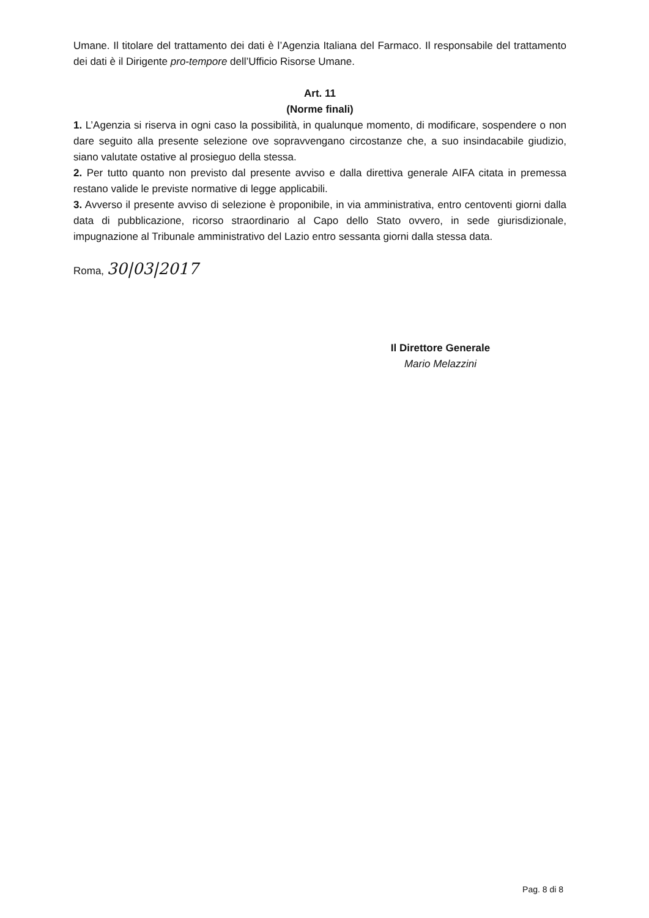Umane. Il titolare del trattamento dei dati è l’Agenzia Italiana del Farmaco. Il responsabile del trattamento dei dati è il Dirigente pro-tempore dell’Ufficio Risorse Umane.
Art. 11
(Norme finali)
1. L’Agenzia si riserva in ogni caso la possibilità, in qualunque momento, di modificare, sospendere o non dare seguito alla presente selezione ove sopravvengano circostanze che, a suo insindacabile giudizio, siano valutate ostative al prosieguo della stessa.
2. Per tutto quanto non previsto dal presente avviso e dalla direttiva generale AIFA citata in premessa restano valide le previste normative di legge applicabili.
3. Avverso il presente avviso di selezione è proponibile, in via amministrativa, entro centoventi giorni dalla data di pubblicazione, ricorso straordinario al Capo dello Stato ovvero, in sede giurisdizionale, impugnazione al Tribunale amministrativo del Lazio entro sessanta giorni dalla stessa data.
Roma, 30|03|2017
Il Direttore Generale
Mario Melazzini
Pag. 8 di 8